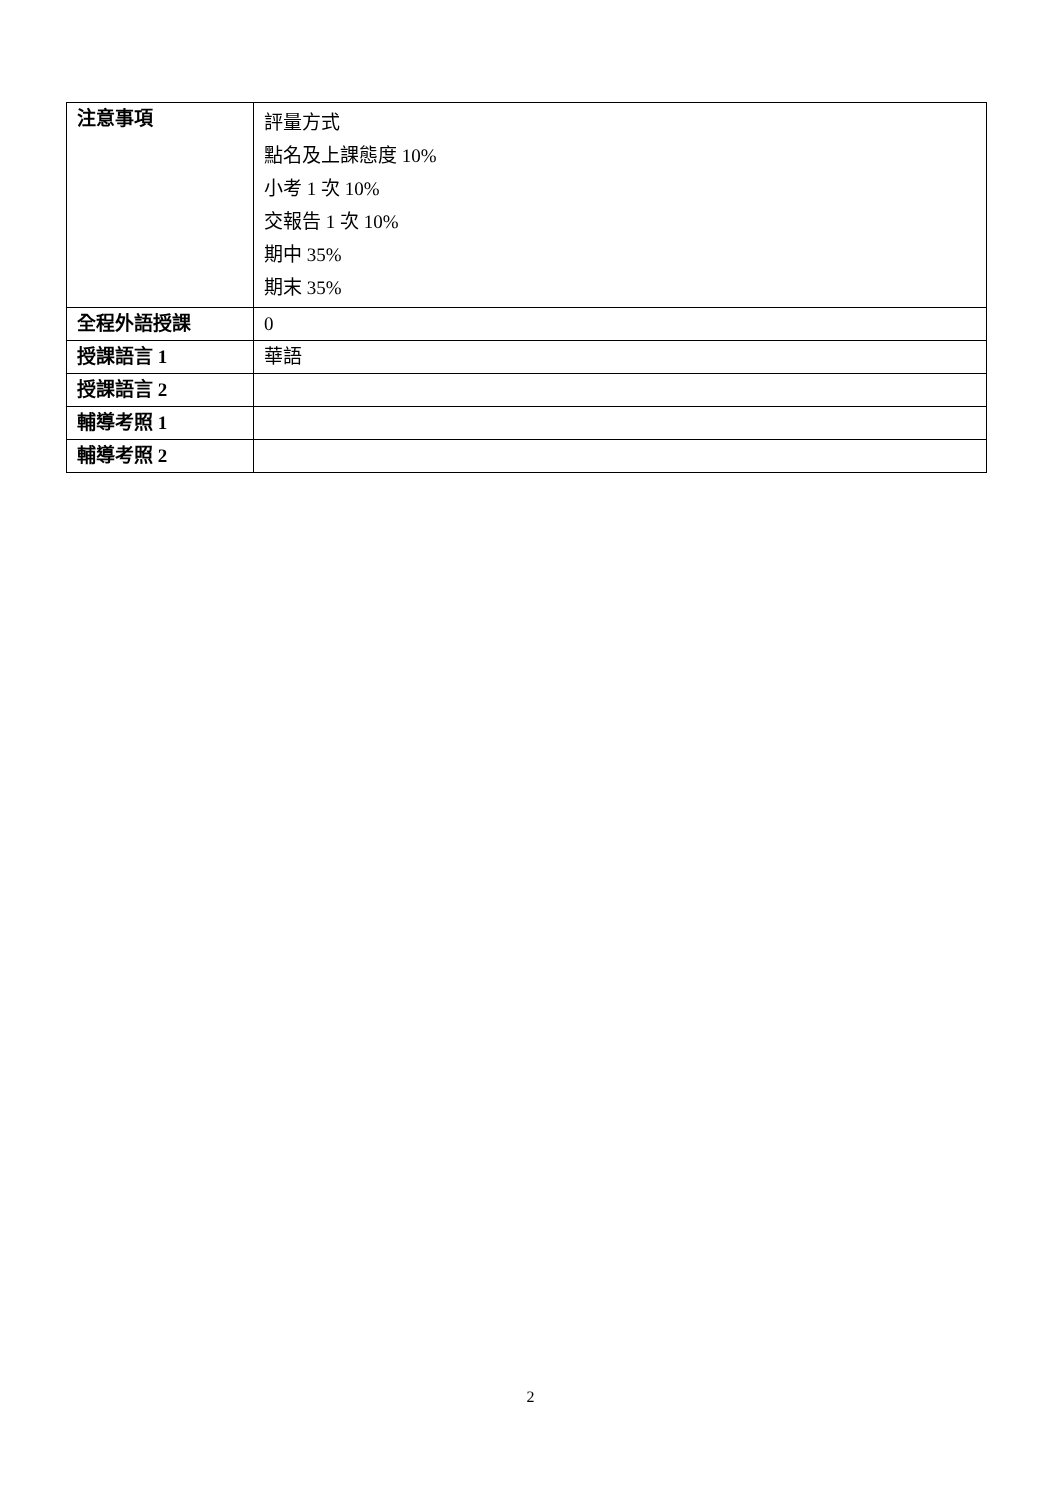| 注意事項 | 評量方式 點名及上課態度 10% 小考 1 次 10% 交報告 1 次 10% 期中 35% 期末 35% |
| 全程外語授課 | 0 |
| 授課語言 1 | 華語 |
| 授課語言 2 | |
| 輔導考照 1 | |
| 輔導考照 2 | |
2